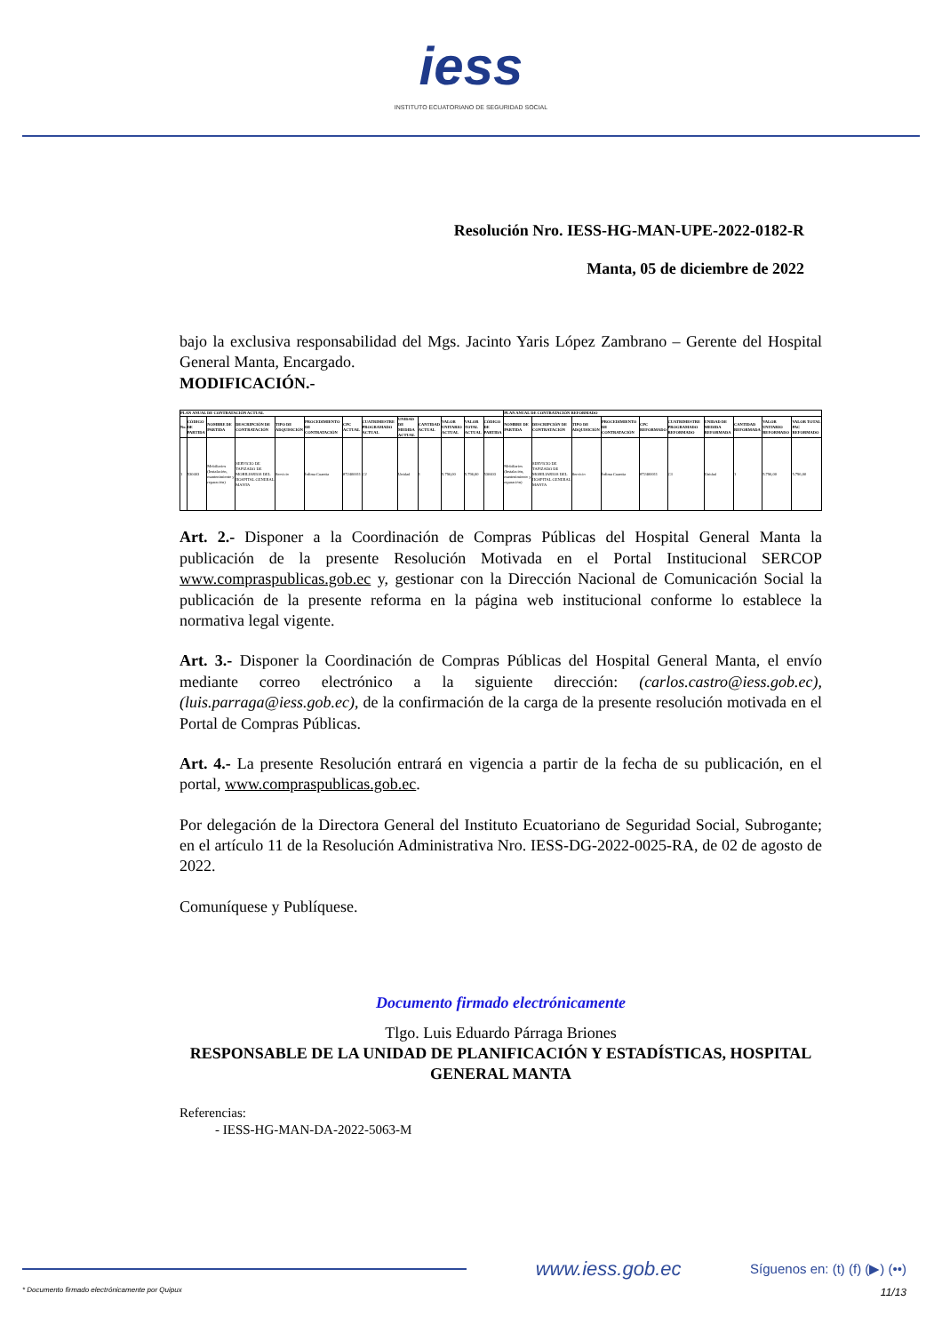iess
INSTITUTO ECUATORIANO DE SEGURIDAD SOCIAL
Resolución Nro. IESS-HG-MAN-UPE-2022-0182-R
Manta, 05 de diciembre de 2022
bajo la exclusiva responsabilidad del Mgs. Jacinto Yaris López Zambrano – Gerente del Hospital General Manta, Encargado.
MODIFICACIÓN.-
| PLAN ANUAL DE CONTRATACIÓN ACTUAL | | | | | | | | | | | | | PLAN ANUAL DE CONTRATACIÓN REFORMADO | | | | | | | | | |
| --- | --- | --- | --- | --- | --- | --- | --- | --- | --- | --- | --- | --- | --- | --- | --- | --- | --- | --- | --- | --- | --- | --- |
| No. | CÓDIGO DE PARTIDA | NOMBRE DE PARTIDA | DESCRIPCIÓN DE CONTRATACIÓN | TIPO DE ADQUISICIÓN | PROCEDIMIENTO DE CONTRATACIÓN | CPC ACTUAL | CUATRIMESTRE PROGRAMADO ACTUAL | UNIDAD DE MEDIDA ACTUAL | CANTIDAD ACTUAL | VALOR UNITARIO ACTUAL | VALOR TOTAL ACTUAL | CÓDIGO DE PARTIDA | NOMBRE DE PARTIDA | DESCRIPCIÓN DE CONTRATACIÓN | TIPO DE ADQUISICIÓN | PROCEDIMIENTO DE CONTRATACIÓN | CPC REFORMADO | CUATRIMESTRE PROGRAMADO REFORMADO | UNIDAD DE MEDIDA REFORMADA | CANTIDAD REFORMADA | VALOR UNITARIO REFORMADO | VALOR TOTAL PAC REFORMADO |
| 1 | 530403 | Mobiliarios (Instalación, mantenimiento y reparación) | SERVICIO DE TAPIZADO DE MOBILIARIOS DEL HOSPITAL GENERAL MANTA | Servicio | Ínfima Cuantía | 872400011 | C2 | Unidad | 1 | 5.796,00 | 5.796,00 | 530403 | Mobiliarios (Instalación, mantenimiento y reparación) | SERVICIO DE TAPIZADO DE MOBILIARIOS DEL HOSPITAL GENERAL MANTA | Servicio | Ínfima Cuantía | 872400011 | C3 | Unidad | 1 | 5.796,00 | 5.796,00 |
Art. 2.- Disponer a la Coordinación de Compras Públicas del Hospital General Manta la publicación de la presente Resolución Motivada en el Portal Institucional SERCOP www.compraspublicas.gob.ec y, gestionar con la Dirección Nacional de Comunicación Social la publicación de la presente reforma en la página web institucional conforme lo establece la normativa legal vigente.
Art. 3.- Disponer la Coordinación de Compras Públicas del Hospital General Manta, el envío mediante correo electrónico a la siguiente dirección: (carlos.castro@iess.gob.ec), (luis.parraga@iess.gob.ec), de la confirmación de la carga de la presente resolución motivada en el Portal de Compras Públicas.
Art. 4.- La presente Resolución entrará en vigencia a partir de la fecha de su publicación, en el portal, www.compraspublicas.gob.ec.
Por delegación de la Directora General del Instituto Ecuatoriano de Seguridad Social, Subrogante; en el artículo 11 de la Resolución Administrativa Nro. IESS-DG-2022-0025-RA, de 02 de agosto de 2022.
Comuníquese y Publíquese.
Documento firmado electrónicamente
Tlgo. Luis Eduardo Párraga Briones
RESPONSABLE DE LA UNIDAD DE PLANIFICACIÓN Y ESTADÍSTICAS, HOSPITAL GENERAL MANTA
Referencias:
- IESS-HG-MAN-DA-2022-5063-M
www.iess.gob.ec Síguenos en: (t) (f) (▶) (••)
* Documento firmado electrónicamente por Quipux 11/13